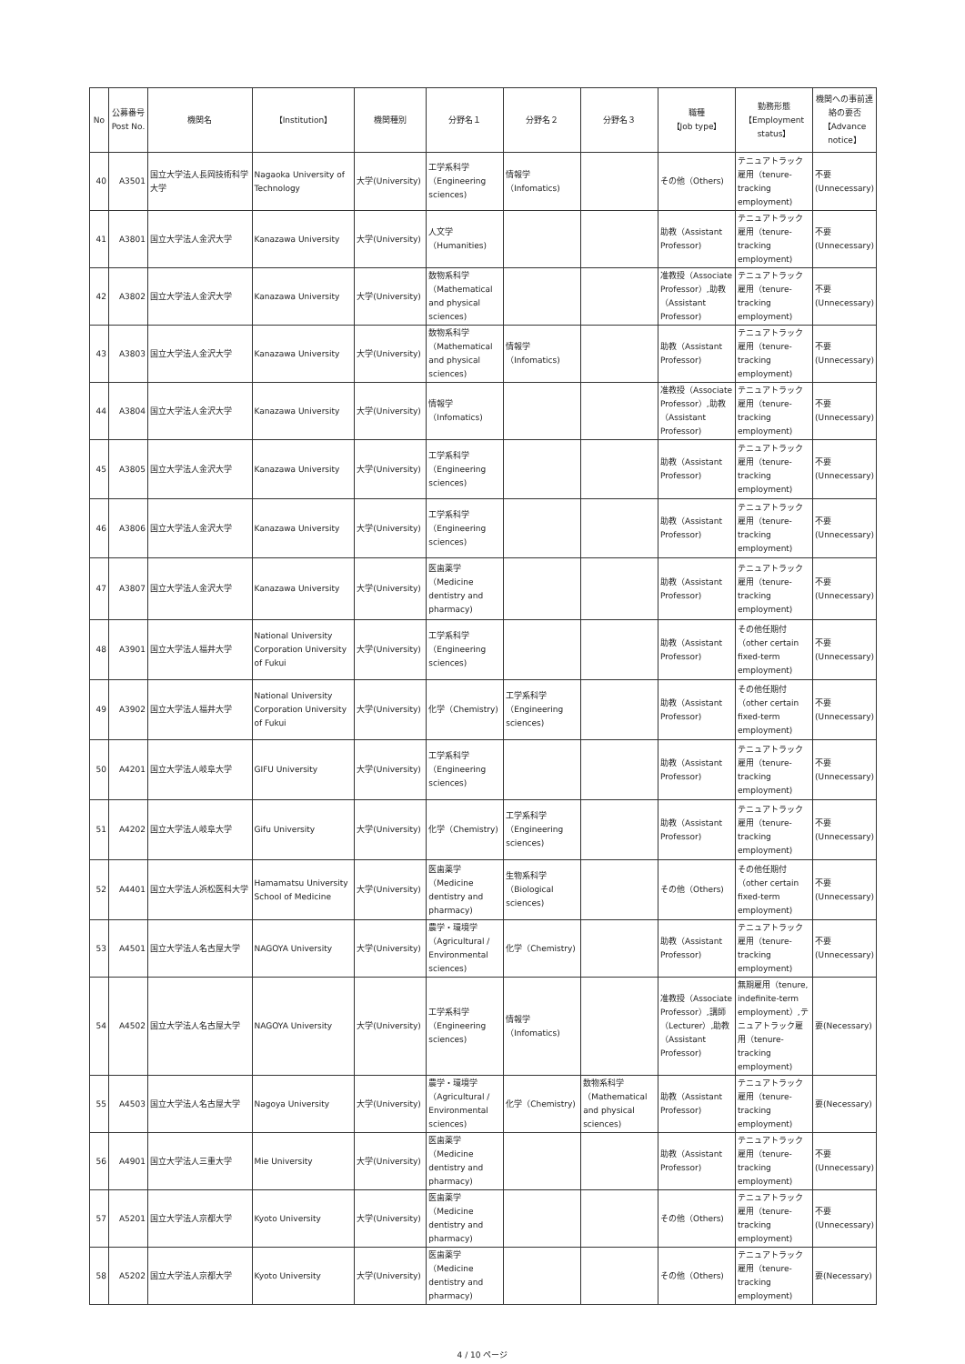| No | 公募番号 Post No. | 機関名 | 【Institution】 | 機関種別 | 分野名１ | 分野名２ | 分野名３ | 職種 【Job type】 | 勤務形態 【Employment status】 | 機関への事前連絡の要否 【Advance notice】 |
| --- | --- | --- | --- | --- | --- | --- | --- | --- | --- | --- |
| 40 | A3501 | 国立大学法人長岡技術科学大学 | Nagaoka University of Technology | 大学(University) | 工学系科学（Engineering sciences) | 情報学（Infomatics) | | その他（Others) | テニュアトラック雇用（tenure-tracking employment) | 不要(Unnecessary) |
| 41 | A3801 | 国立大学法人金沢大学 | Kanazawa University | 大学(University) | 人文学（Humanities) | | | 助教（Assistant Professor) | テニュアトラック雇用（tenure-tracking employment) | 不要(Unnecessary) |
| 42 | A3802 | 国立大学法人金沢大学 | Kanazawa University | 大学(University) | 数物系科学（Mathematical and physical sciences) | | | 准教授（Associate Professor）,助教（Assistant Professor) | テニュアトラック雇用（tenure-tracking employment) | 不要(Unnecessary) |
| 43 | A3803 | 国立大学法人金沢大学 | Kanazawa University | 大学(University) | 数物系科学（Mathematical and physical sciences) | 情報学（Infomatics) | | 助教（Assistant Professor) | テニュアトラック雇用（tenure-tracking employment) | 不要(Unnecessary) |
| 44 | A3804 | 国立大学法人金沢大学 | Kanazawa University | 大学(University) | 情報学（Infomatics) | | | 准教授（Associate Professor）,助教（Assistant Professor) | テニュアトラック雇用（tenure-tracking employment) | 不要(Unnecessary) |
| 45 | A3805 | 国立大学法人金沢大学 | Kanazawa University | 大学(University) | 工学系科学（Engineering sciences) | | | 助教（Assistant Professor) | テニュアトラック雇用（tenure-tracking employment) | 不要(Unnecessary) |
| 46 | A3806 | 国立大学法人金沢大学 | Kanazawa University | 大学(University) | 工学系科学（Engineering sciences) | | | 助教（Assistant Professor) | テニュアトラック雇用（tenure-tracking employment) | 不要(Unnecessary) |
| 47 | A3807 | 国立大学法人金沢大学 | Kanazawa University | 大学(University) | 医歯薬学（Medicine dentistry and pharmacy) | | | 助教（Assistant Professor) | テニュアトラック雇用（tenure-tracking employment) | 不要(Unnecessary) |
| 48 | A3901 | 国立大学法人福井大学 | National University Corporation University of Fukui | 大学(University) | 工学系科学（Engineering sciences) | | | 助教（Assistant Professor) | その他任期付（other certain fixed-term employment) | 不要(Unnecessary) |
| 49 | A3902 | 国立大学法人福井大学 | National University Corporation University of Fukui | 大学(University) | 化学（Chemistry) | 工学系科学（Engineering sciences) | | 助教（Assistant Professor) | その他任期付（other certain fixed-term employment) | 不要(Unnecessary) |
| 50 | A4201 | 国立大学法人岐阜大学 | GIFU University | 大学(University) | 工学系科学（Engineering sciences) | | | 助教（Assistant Professor) | テニュアトラック雇用（tenure-tracking employment) | 不要(Unnecessary) |
| 51 | A4202 | 国立大学法人岐阜大学 | Gifu University | 大学(University) | 化学（Chemistry) | 工学系科学（Engineering sciences) | | 助教（Assistant Professor) | テニュアトラック雇用（tenure-tracking employment) | 不要(Unnecessary) |
| 52 | A4401 | 国立大学法人浜松医科大学 | Hamamatsu University School of Medicine | 大学(University) | 医歯薬学（Medicine dentistry and pharmacy) | 生物系科学（Biological sciences) | | その他（Others) | その他任期付（other certain fixed-term employment) | 不要(Unnecessary) |
| 53 | A4501 | 国立大学法人名古屋大学 | NAGOYA University | 大学(University) | 農学・環境学（Agricultural / Environmental sciences) | 化学（Chemistry) | | 助教（Assistant Professor) | テニュアトラック雇用（tenure-tracking employment) | 不要(Unnecessary) |
| 54 | A4502 | 国立大学法人名古屋大学 | NAGOYA University | 大学(University) | 工学系科学（Engineering sciences) | 情報学（Infomatics) | | 准教授（Associate Professor）,講師（Lecturer）,助教（Assistant Professor) | 無期雇用（tenure, indefinite-term employment）,テニュアトラック雇用（tenure-tracking employment) | 要(Necessary) |
| 55 | A4503 | 国立大学法人名古屋大学 | Nagoya University | 大学(University) | 農学・環境学（Agricultural / Environmental sciences) | 化学（Chemistry) | 数物系科学（Mathematical and physical sciences) | 助教（Assistant Professor) | テニュアトラック雇用（tenure-tracking employment) | 要(Necessary) |
| 56 | A4901 | 国立大学法人三重大学 | Mie University | 大学(University) | 医歯薬学（Medicine dentistry and pharmacy) | | | 助教（Assistant Professor) | テニュアトラック雇用（tenure-tracking employment) | 不要(Unnecessary) |
| 57 | A5201 | 国立大学法人京都大学 | Kyoto University | 大学(University) | 医歯薬学（Medicine dentistry and pharmacy) | | | その他（Others) | テニュアトラック雇用（tenure-tracking employment) | 不要(Unnecessary) |
| 58 | A5202 | 国立大学法人京都大学 | Kyoto University | 大学(University) | 医歯薬学（Medicine dentistry and pharmacy) | | | その他（Others) | テニュアトラック雇用（tenure-tracking employment) | 要(Necessary) |
4 / 10 ページ